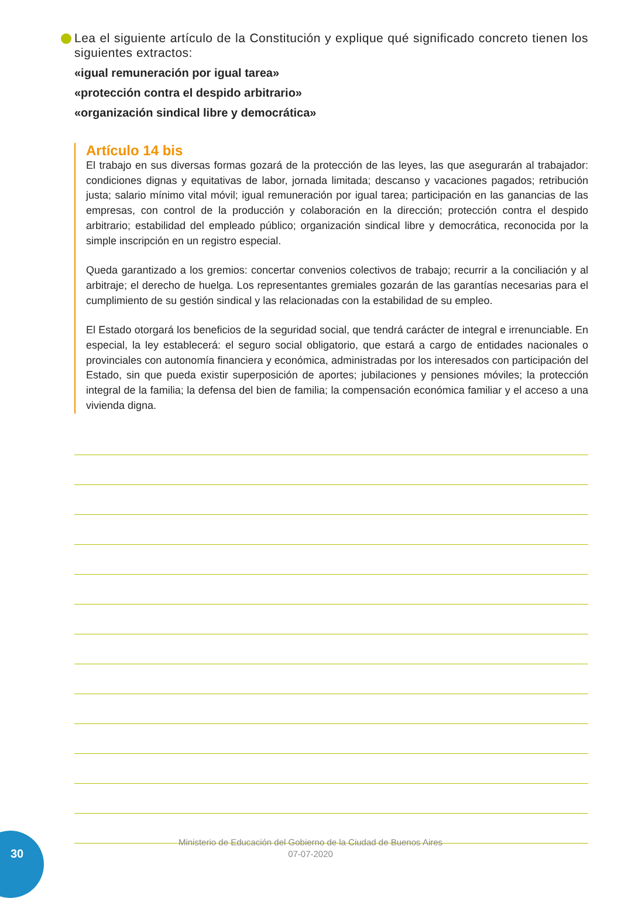Lea el siguiente artículo de la Constitución y explique qué significado concreto tienen los siguientes extractos:
«igual remuneración por igual tarea»
«protección contra el despido arbitrario»
«organización sindical libre y democrática»
Artículo 14 bis
El trabajo en sus diversas formas gozará de la protección de las leyes, las que asegurarán al trabajador: condiciones dignas y equitativas de labor, jornada limitada; descanso y vacaciones pagados; retribución justa; salario mínimo vital móvil; igual remuneración por igual tarea; participación en las ganancias de las empresas, con control de la producción y colaboración en la dirección; protección contra el despido arbitrario; estabilidad del empleado público; organización sindical libre y democrática, reconocida por la simple inscripción en un registro especial.
Queda garantizado a los gremios: concertar convenios colectivos de trabajo; recurrir a la conciliación y al arbitraje; el derecho de huelga. Los representantes gremiales gozarán de las garantías necesarias para el cumplimiento de su gestión sindical y las relacionadas con la estabilidad de su empleo.
El Estado otorgará los beneficios de la seguridad social, que tendrá carácter de integral e irrenunciable. En especial, la ley establecerá: el seguro social obligatorio, que estará a cargo de entidades nacionales o provinciales con autonomía financiera y económica, administradas por los interesados con participación del Estado, sin que pueda existir superposición de aportes; jubilaciones y pensiones móviles; la protección integral de la familia; la defensa del bien de familia; la compensación económica familiar y el acceso a una vivienda digna.
Ministerio de Educación del Gobierno de la Ciudad de Buenos Aires
07-07-2020
30